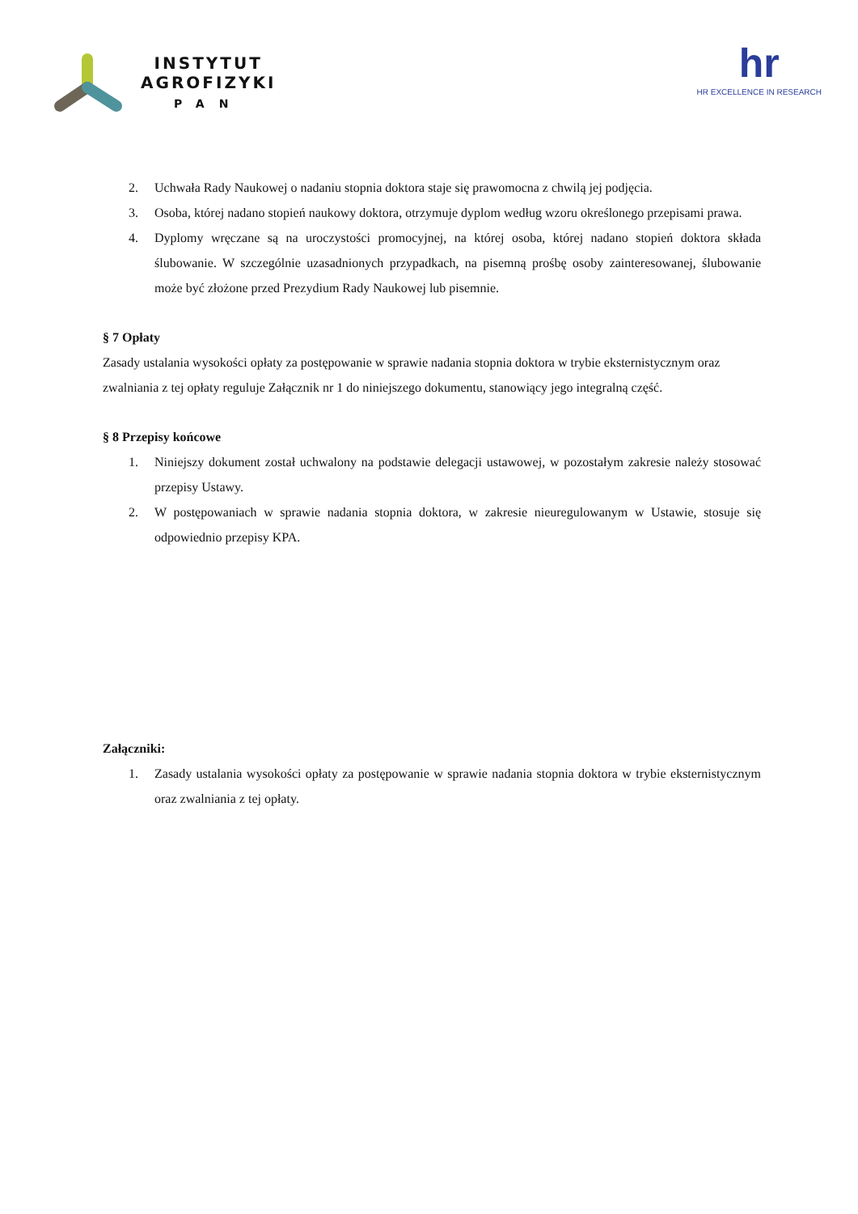INSTYTUT
AGROFIZYKI
PAN
hr
HR EXCELLENCE IN RESEARCH
2. Uchwała Rady Naukowej o nadaniu stopnia doktora staje się prawomocna z chwilą jej podjęcia.
3. Osoba, której nadano stopień naukowy doktora, otrzymuje dyplom według wzoru określonego przepisami prawa.
4. Dyplomy wręczane są na uroczystości promocyjnej, na której osoba, której nadano stopień doktora składa ślubowanie. W szczególnie uzasadnionych przypadkach, na pisemną prośbę osoby zainteresowanej, ślubowanie może być złożone przed Prezydium Rady Naukowej lub pisemnie.
§ 7 Opłaty
Zasady ustalania wysokości opłaty za postępowanie w sprawie nadania stopnia doktora w trybie eksternistycznym oraz zwalniania z tej opłaty reguluje Załącznik nr 1 do niniejszego dokumentu, stanowiący jego integralną część.
§ 8 Przepisy końcowe
1. Niniejszy dokument został uchwalony na podstawie delegacji ustawowej, w pozostałym zakresie należy stosować przepisy Ustawy.
2. W postępowaniach w sprawie nadania stopnia doktora, w zakresie nieuregulowanym w Ustawie, stosuje się odpowiednio przepisy KPA.
Załączniki:
1. Zasady ustalania wysokości opłaty za postępowanie w sprawie nadania stopnia doktora w trybie eksternistycznym oraz zwalniania z tej opłaty.